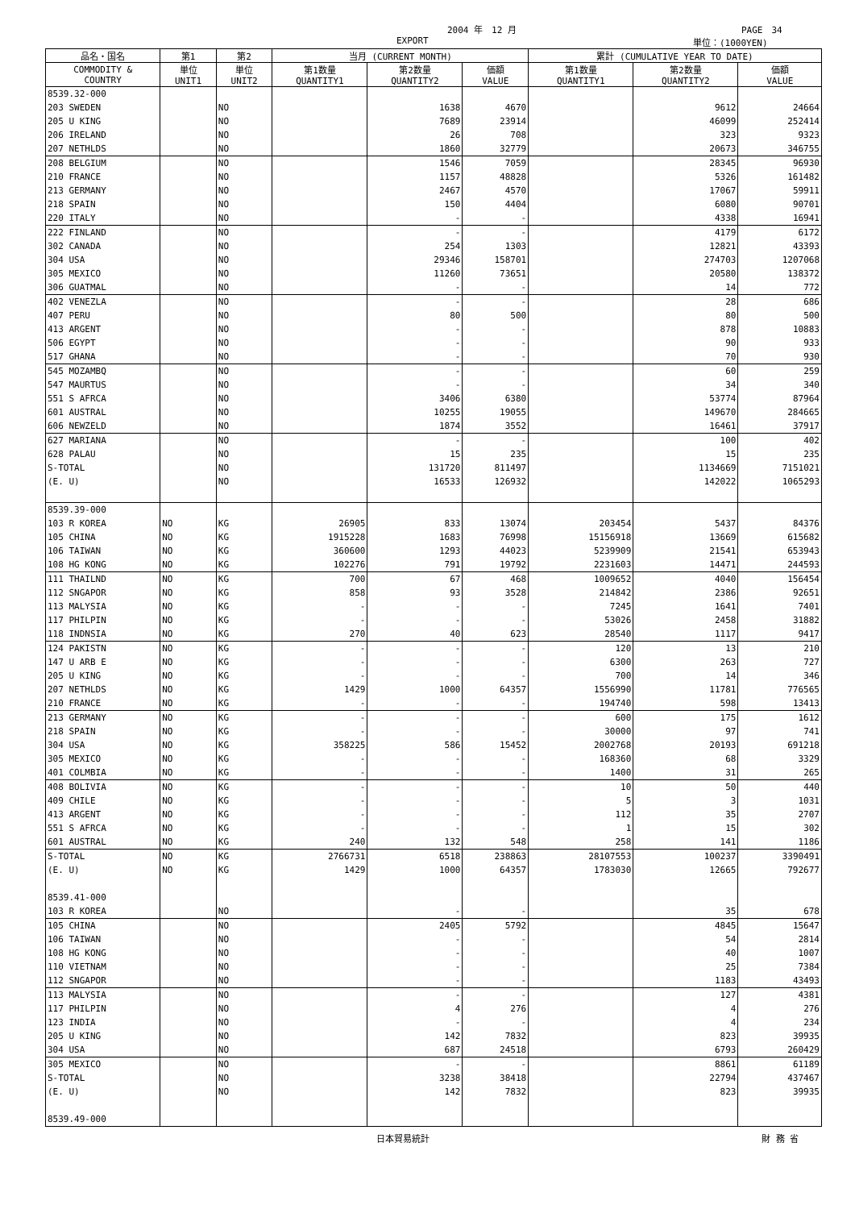2004 年　12 月 PAGE　34
EXPORT 単位：(1000YEN)
| 品名・国名 | 第1 | 第2 | 当月 (CURRENT MONTH) | | | 累計 (CUMULATIVE YEAR TO DATE) | | |
| --- | --- | --- | --- | --- | --- | --- | --- | --- |
| COMMODITY & COUNTRY | 単位 UNIT1 | 単位 UNIT2 | 第1数量 QUANTITY1 | 第2数量 QUANTITY2 | 価額 VALUE | 第1数量 QUANTITY1 | 第2数量 QUANTITY2 | 価額 VALUE |
| 8539.32-000 | | | | | | | | |
| 203 SWEDEN | | NO | | 1638 | 4670 | | 9612 | 24664 |
| 205 U KING | | NO | | 7689 | 23914 | | 46099 | 252414 |
| 206 IRELAND | | NO | | 26 | 708 | | 323 | 9323 |
| 207 NETHLDS | | NO | | 1860 | 32779 | | 20673 | 346755 |
| 208 BELGIUM | | NO | | 1546 | 7059 | | 28345 | 96930 |
| 210 FRANCE | | NO | | 1157 | 48828 | | 5326 | 161482 |
| 213 GERMANY | | NO | | 2467 | 4570 | | 17067 | 59911 |
| 218 SPAIN | | NO | | 150 | 4404 | | 6080 | 90701 |
| 220 ITALY | | NO | | - | - | | 4338 | 16941 |
| 222 FINLAND | | NO | | - | - | | 4179 | 6172 |
| 302 CANADA | | NO | | 254 | 1303 | | 12821 | 43393 |
| 304 USA | | NO | | 29346 | 158701 | | 274703 | 1207068 |
| 305 MEXICO | | NO | | 11260 | 73651 | | 20580 | 138372 |
| 306 GUATMAL | | NO | | - | - | | 14 | 772 |
| 402 VENEZLA | | NO | | - | - | | 28 | 686 |
| 407 PERU | | NO | | 80 | 500 | | 80 | 500 |
| 413 ARGENT | | NO | | - | - | | 878 | 10883 |
| 506 EGYPT | | NO | | - | - | | 90 | 933 |
| 517 GHANA | | NO | | - | - | | 70 | 930 |
| 545 MOZAMBQ | | NO | | - | - | | 60 | 259 |
| 547 MAURTUS | | NO | | - | - | | 34 | 340 |
| 551 S AFRCA | | NO | | 3406 | 6380 | | 53774 | 87964 |
| 601 AUSTRAL | | NO | | 10255 | 19055 | | 149670 | 284665 |
| 606 NEWZELD | | NO | | 1874 | 3552 | | 16461 | 37917 |
| 627 MARIANA | | NO | | - | - | | 100 | 402 |
| 628 PALAU | | NO | | 15 | 235 | | 15 | 235 |
| S-TOTAL | | NO | | 131720 | 811497 | | 1134669 | 7151021 |
| (E. U) | | NO | | 16533 | 126932 | | 142022 | 1065293 |
| 8539.39-000 | | | | | | | | |
| 103 R KOREA | NO | KG | 26905 | 833 | 13074 | 203454 | 5437 | 84376 |
| 105 CHINA | NO | KG | 1915228 | 1683 | 76998 | 15156918 | 13669 | 615682 |
| 106 TAIWAN | NO | KG | 360600 | 1293 | 44023 | 5239909 | 21541 | 653943 |
| 108 HG KONG | NO | KG | 102276 | 791 | 19792 | 2231603 | 14471 | 244593 |
| 111 THAILND | NO | KG | 700 | 67 | 468 | 1009652 | 4040 | 156454 |
| 112 SNGAPOR | NO | KG | 858 | 93 | 3528 | 214842 | 2386 | 92651 |
| 113 MALYSIA | NO | KG | - | - | - | 7245 | 1641 | 7401 |
| 117 PHILPIN | NO | KG | - | - | - | 53026 | 2458 | 31882 |
| 118 INDNSIA | NO | KG | 270 | 40 | 623 | 28540 | 1117 | 9417 |
| 124 PAKISTN | NO | KG | - | - | - | 120 | 13 | 210 |
| 147 U ARB E | NO | KG | - | - | - | 6300 | 263 | 727 |
| 205 U KING | NO | KG | - | - | - | 700 | 14 | 346 |
| 207 NETHLDS | NO | KG | 1429 | 1000 | 64357 | 1556990 | 11781 | 776565 |
| 210 FRANCE | NO | KG | - | - | - | 194740 | 598 | 13413 |
| 213 GERMANY | NO | KG | - | - | - | 600 | 175 | 1612 |
| 218 SPAIN | NO | KG | - | - | - | 30000 | 97 | 741 |
| 304 USA | NO | KG | 358225 | 586 | 15452 | 2002768 | 20193 | 691218 |
| 305 MEXICO | NO | KG | - | - | - | 168360 | 68 | 3329 |
| 401 COLMBIA | NO | KG | - | - | - | 1400 | 31 | 265 |
| 408 BOLIVIA | NO | KG | - | - | - | 10 | 50 | 440 |
| 409 CHILE | NO | KG | - | - | - | 5 | 3 | 1031 |
| 413 ARGENT | NO | KG | - | - | - | 112 | 35 | 2707 |
| 551 S AFRCA | NO | KG | - | - | - | 1 | 15 | 302 |
| 601 AUSTRAL | NO | KG | 240 | 132 | 548 | 258 | 141 | 1186 |
| S-TOTAL | NO | KG | 2766731 | 6518 | 238863 | 28107553 | 100237 | 3390491 |
| (E. U) | NO | KG | 1429 | 1000 | 64357 | 1783030 | 12665 | 792677 |
| 8539.41-000 | | | | | | | | |
| 103 R KOREA | | NO | | - | - | | 35 | 678 |
| 105 CHINA | | NO | | 2405 | 5792 | | 4845 | 15647 |
| 106 TAIWAN | | NO | | - | - | | 54 | 2814 |
| 108 HG KONG | | NO | | - | - | | 40 | 1007 |
| 110 VIETNAM | | NO | | - | - | | 25 | 7384 |
| 112 SNGAPOR | | NO | | - | - | | 1183 | 43493 |
| 113 MALYSIA | | NO | | - | - | | 127 | 4381 |
| 117 PHILPIN | | NO | | 4 | 276 | | 4 | 276 |
| 123 INDIA | | NO | | - | - | | 4 | 234 |
| 205 U KING | | NO | | 142 | 7832 | | 823 | 39935 |
| 304 USA | | NO | | 687 | 24518 | | 6793 | 260429 |
| 305 MEXICO | | NO | | - | - | | 8861 | 61189 |
| S-TOTAL | | NO | | 3238 | 38418 | | 22794 | 437467 |
| (E. U) | | NO | | 142 | 7832 | | 823 | 39935 |
| 8539.49-000 | | | | | | | | |
日本貿易統計 財 務 省